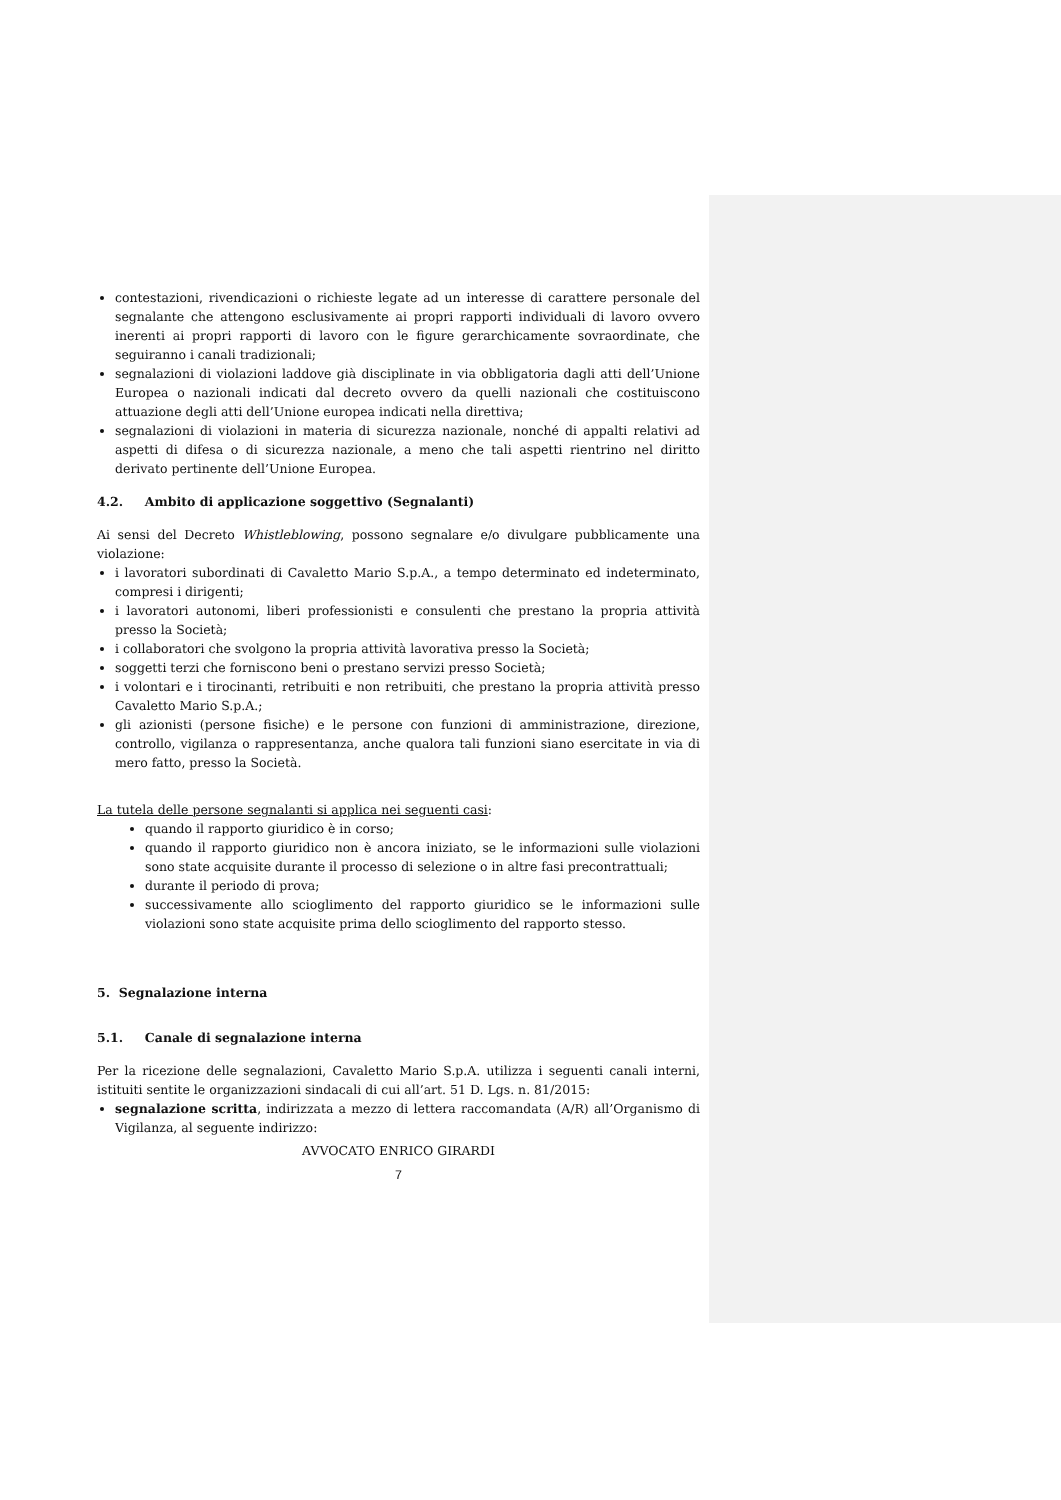contestazioni, rivendicazioni o richieste legate ad un interesse di carattere personale del segnalante che attengono esclusivamente ai propri rapporti individuali di lavoro ovvero inerenti ai propri rapporti di lavoro con le figure gerarchicamente sovraordinate, che seguiranno i canali tradizionali;
segnalazioni di violazioni laddove già disciplinate in via obbligatoria dagli atti dell’Unione Europea o nazionali indicati dal decreto ovvero da quelli nazionali che costituiscono attuazione degli atti dell’Unione europea indicati nella direttiva;
segnalazioni di violazioni in materia di sicurezza nazionale, nonché di appalti relativi ad aspetti di difesa o di sicurezza nazionale, a meno che tali aspetti rientrino nel diritto derivato pertinente dell’Unione Europea.
4.2. Ambito di applicazione soggettivo (Segnalanti)
Ai sensi del Decreto Whistleblowing, possono segnalare e/o divulgare pubblicamente una violazione:
i lavoratori subordinati di Cavaletto Mario S.p.A., a tempo determinato ed indeterminato, compresi i dirigenti;
i lavoratori autonomi, liberi professionisti e consulenti che prestano la propria attività presso la Società;
i collaboratori che svolgono la propria attività lavorativa presso la Società;
soggetti terzi che forniscono beni o prestano servizi presso Società;
i volontari e i tirocinanti, retribuiti e non retribuiti, che prestano la propria attività presso Cavaletto Mario S.p.A.;
gli azionisti (persone fisiche) e le persone con funzioni di amministrazione, direzione, controllo, vigilanza o rappresentanza, anche qualora tali funzioni siano esercitate in via di mero fatto, presso la Società.
La tutela delle persone segnalanti si applica nei seguenti casi:
quando il rapporto giuridico è in corso;
quando il rapporto giuridico non è ancora iniziato, se le informazioni sulle violazioni sono state acquisite durante il processo di selezione o in altre fasi precontrattuali;
durante il periodo di prova;
successivamente allo scioglimento del rapporto giuridico se le informazioni sulle violazioni sono state acquisite prima dello scioglimento del rapporto stesso.
5. Segnalazione interna
5.1. Canale di segnalazione interna
Per la ricezione delle segnalazioni, Cavaletto Mario S.p.A. utilizza i seguenti canali interni, istituiti sentite le organizzazioni sindacali di cui all’art. 51 D. Lgs. n. 81/2015:
segnalazione scritta, indirizzata a mezzo di lettera raccomandata (A/R) all’Organismo di Vigilanza, al seguente indirizzo:
AVVOCATO ENRICO GIRARDI
7